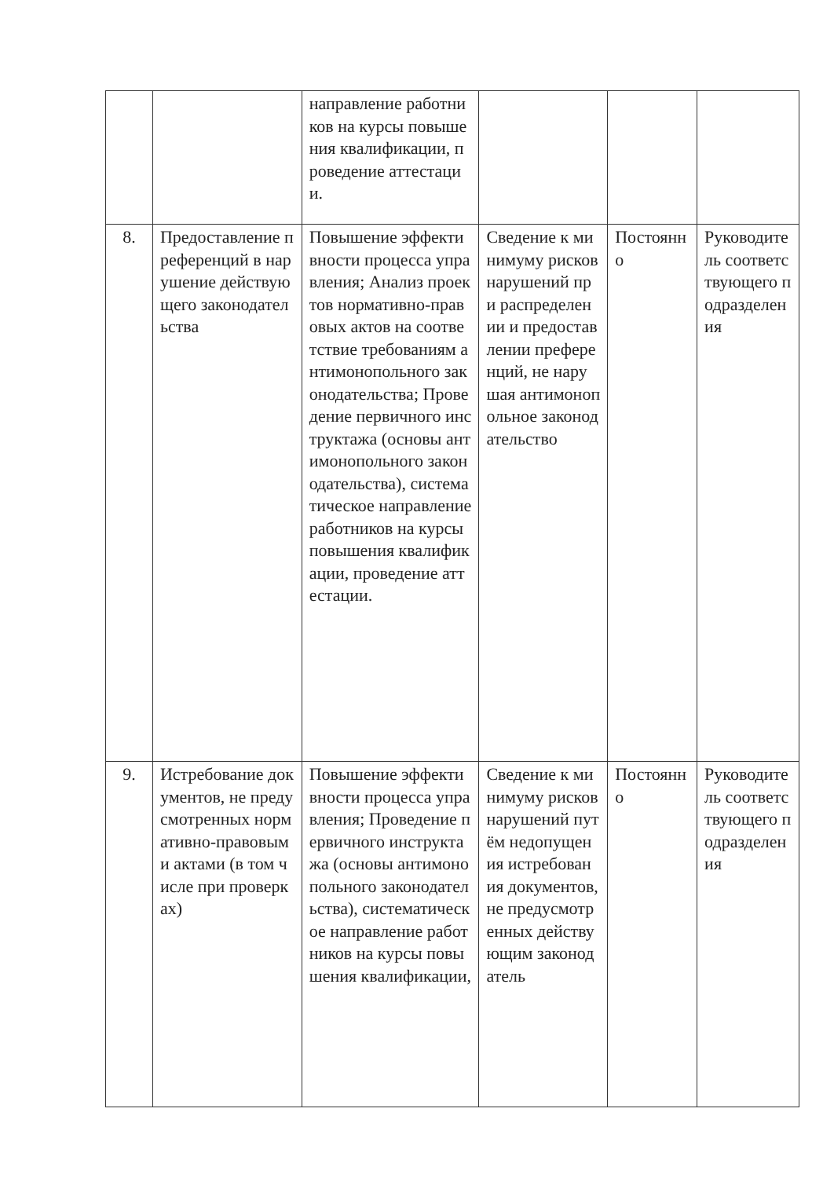| | | направление работников на курсы повышения квалификации, проведение аттестации. | | | |
| 8. | Предоставление преференций в нарушение действующего законодательства | Повышение эффективности процесса управления; Анализ проектов нормативно-правовых актов на соответствие требованиям антимонопольного законодательства; Проведение первичного инструктажа (основы антимонопольного законодательства), систематическое направление работников на курсы повышения квалификации, проведение аттестации. | Сведение к минимуму рисков нарушений при распределении и предоставлении преференций, не нарушая антимонопольное законодательство | Постоянно | Руководитель соответствующего подразделения |
| 9. | Истребование документов, не предусмотренных нормативно-правовыми актами (в том числе при проверках) | Повышение эффективности процесса управления; Проведение первичного инструктажа (основы антимонопольного законодательства), систематическое направление работников на курсы повышения квалификации, | Сведение к минимуму рисков нарушений путём недопущения истребования документов, не предусмотренных действующим законодатель | Постоянно | Руководитель соответствующего подразделения |